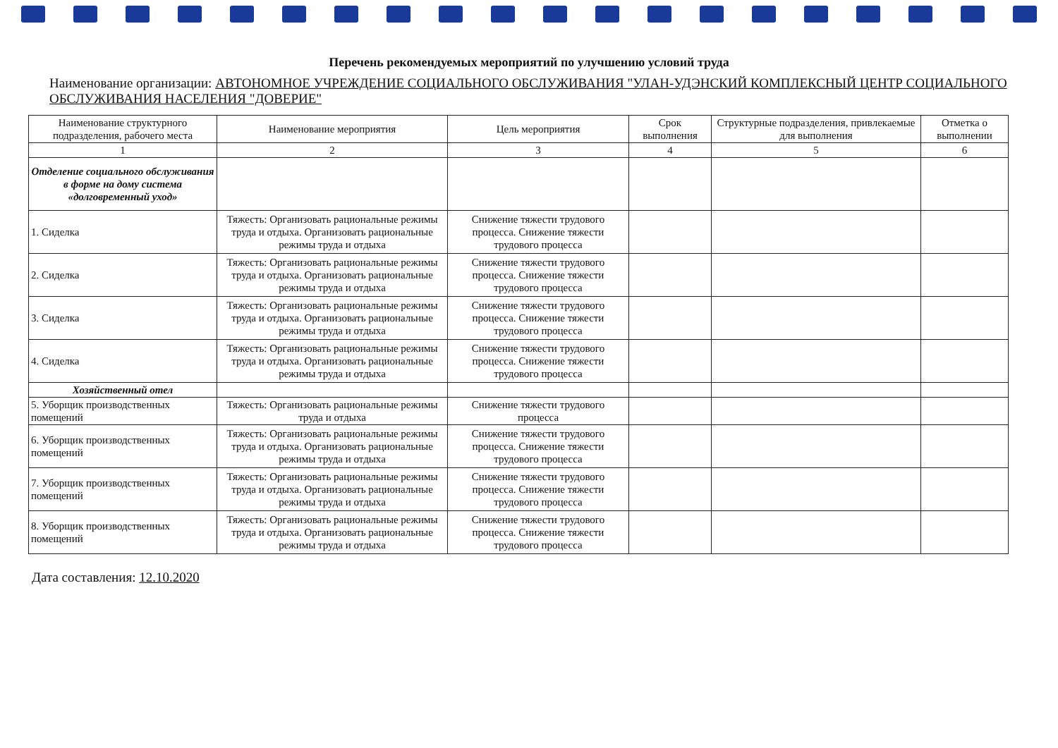Перечень рекомендуемых мероприятий по улучшению условий труда
Наименование организации: АВТОНОМНОЕ УЧРЕЖДЕНИЕ СОЦИАЛЬНОГО ОБСЛУЖИВАНИЯ "УЛАН-УДЭНСКИЙ КОМПЛЕКСНЫЙ ЦЕНТР СОЦИАЛЬНОГО ОБСЛУЖИВАНИЯ НАСЕЛЕНИЯ "ДОВЕРИЕ"
| Наименование структурного подразделения, рабочего места | Наименование мероприятия | Цель мероприятия | Срок выполнения | Структурные подразделения, привлекаемые для выполнения | Отметка о выполнении |
| --- | --- | --- | --- | --- | --- |
| 1 | 2 | 3 | 4 | 5 | 6 |
| Отделение социального обслуживания в форме на дому система «долговременный уход» | | | | | |
| 1. Сиделка | Тяжесть: Организовать рациональные режимы труда и отдыха. Организовать рациональные режимы труда и отдыха | Снижение тяжести трудового процесса. Снижение тяжести трудового процесса | | | |
| 2. Сиделка | Тяжесть: Организовать рациональные режимы труда и отдыха. Организовать рациональные режимы труда и отдыха | Снижение тяжести трудового процесса. Снижение тяжести трудового процесса | | | |
| 3. Сиделка | Тяжесть: Организовать рациональные режимы труда и отдыха. Организовать рациональные режимы труда и отдыха | Снижение тяжести трудового процесса. Снижение тяжести трудового процесса | | | |
| 4. Сиделка | Тяжесть: Организовать рациональные режимы труда и отдыха. Организовать рациональные режимы труда и отдыха | Снижение тяжести трудового процесса. Снижение тяжести трудового процесса | | | |
| Хозяйственный отел | | | | | |
| 5. Уборщик производственных помещений | Тяжесть: Организовать рациональные режимы труда и отдыха | Снижение тяжести трудового процесса | | | |
| 6. Уборщик производственных помещений | Тяжесть: Организовать рациональные режимы труда и отдыха. Организовать рациональные режимы труда и отдыха | Снижение тяжести трудового процесса. Снижение тяжести трудового процесса | | | |
| 7. Уборщик производственных помещений | Тяжесть: Организовать рациональные режимы труда и отдыха. Организовать рациональные режимы труда и отдыха | Снижение тяжести трудового процесса. Снижение тяжести трудового процесса | | | |
| 8. Уборщик производственных помещений | Тяжесть: Организовать рациональные режимы труда и отдыха. Организовать рациональные режимы труда и отдыха | Снижение тяжести трудового процесса. Снижение тяжести трудового процесса | | | |
Дата составления: 12.10.2020